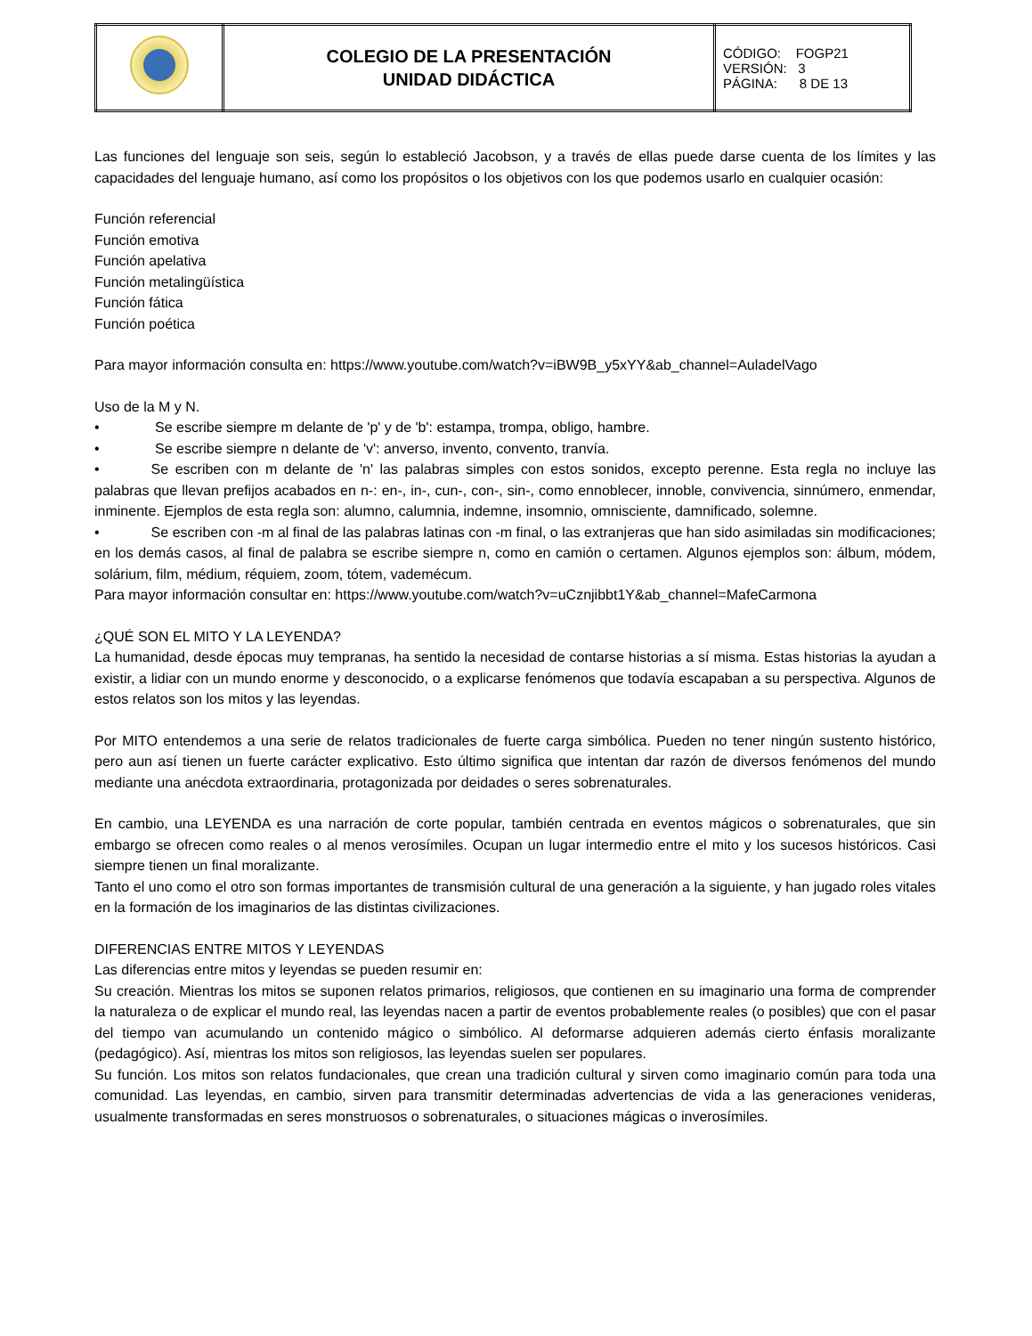| | COLEGIO DE LA PRESENTACIÓN UNIDAD DIDÁCTICA | CÓDIGO: FOGP21 VERSIÓN: 3 PÁGINA: 8 DE 13 |
Las funciones del lenguaje son seis, según lo estableció Jacobson, y a través de ellas puede darse cuenta de los límites y las capacidades del lenguaje humano, así como los propósitos o los objetivos con los que podemos usarlo en cualquier ocasión:
Función referencial
Función emotiva
Función apelativa
Función metalingüística
Función fática
Función poética
Para mayor información consulta en: https://www.youtube.com/watch?v=iBW9B_y5xYY&ab_channel=AuladelVago
Uso de la M y N.
• Se escribe siempre m delante de 'p' y de 'b': estampa, trompa, obligo, hambre.
• Se escribe siempre n delante de 'v': anverso, invento, convento, tranvía.
• Se escriben con m delante de 'n' las palabras simples con estos sonidos, excepto perenne. Esta regla no incluye las palabras que llevan prefijos acabados en n-: en-, in-, cun-, con-, sin-, como ennoblecer, innoble, convivencia, sinnúmero, enmendar, inminente. Ejemplos de esta regla son: alumno, calumnia, indemne, insomnio, omnisciente, damnificado, solemne.
• Se escriben con -m al final de las palabras latinas con -m final, o las extranjeras que han sido asimiladas sin modificaciones; en los demás casos, al final de palabra se escribe siempre n, como en camión o certamen. Algunos ejemplos son: álbum, módem, solárium, film, médium, réquiem, zoom, tótem, vademécum.
Para mayor información consultar en: https://www.youtube.com/watch?v=uCznjibbt1Y&ab_channel=MafeCarmona
¿QUÉ SON EL MITO Y LA LEYENDA?
La humanidad, desde épocas muy tempranas, ha sentido la necesidad de contarse historias a sí misma. Estas historias la ayudan a existir, a lidiar con un mundo enorme y desconocido, o a explicarse fenómenos que todavía escapaban a su perspectiva. Algunos de estos relatos son los mitos y las leyendas.
Por MITO entendemos a una serie de relatos tradicionales de fuerte carga simbólica. Pueden no tener ningún sustento histórico, pero aun así tienen un fuerte carácter explicativo. Esto último significa que intentan dar razón de diversos fenómenos del mundo mediante una anécdota extraordinaria, protagonizada por deidades o seres sobrenaturales.
En cambio, una LEYENDA es una narración de corte popular, también centrada en eventos mágicos o sobrenaturales, que sin embargo se ofrecen como reales o al menos verosímiles. Ocupan un lugar intermedio entre el mito y los sucesos históricos. Casi siempre tienen un final moralizante.
Tanto el uno como el otro son formas importantes de transmisión cultural de una generación a la siguiente, y han jugado roles vitales en la formación de los imaginarios de las distintas civilizaciones.
DIFERENCIAS ENTRE MITOS Y LEYENDAS
Las diferencias entre mitos y leyendas se pueden resumir en:
Su creación. Mientras los mitos se suponen relatos primarios, religiosos, que contienen en su imaginario una forma de comprender la naturaleza o de explicar el mundo real, las leyendas nacen a partir de eventos probablemente reales (o posibles) que con el pasar del tiempo van acumulando un contenido mágico o simbólico. Al deformarse adquieren además cierto énfasis moralizante (pedagógico). Así, mientras los mitos son religiosos, las leyendas suelen ser populares.
Su función. Los mitos son relatos fundacionales, que crean una tradición cultural y sirven como imaginario común para toda una comunidad. Las leyendas, en cambio, sirven para transmitir determinadas advertencias de vida a las generaciones venideras, usualmente transformadas en seres monstruosos o sobrenaturales, o situaciones mágicas o inverosímiles.